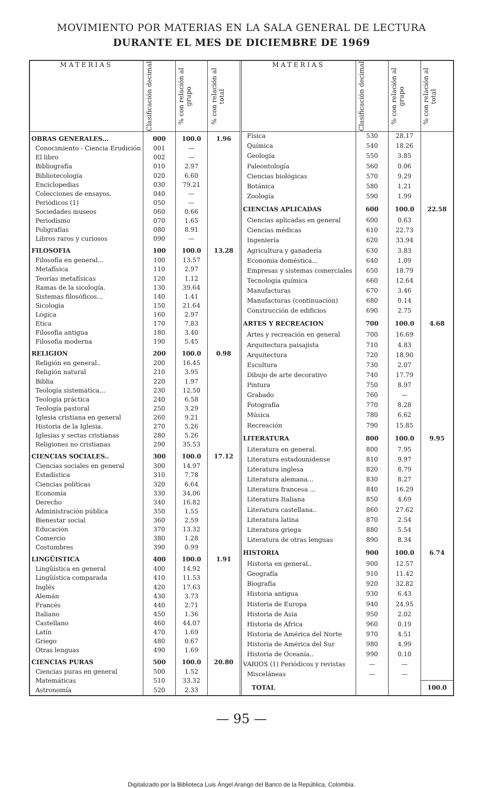MOVIMIENTO POR MATERIAS EN LA SALA GENERAL DE LECTURA
DURANTE EL MES DE DICIEMBRE DE 1969
| MATERIAS | Clasificación decimal | % con relación al grupo | % con relación al total |
| --- | --- | --- | --- |
| OBRAS GENERALES... | 000 | 100.0 | 1.96 |
| Conocimiento - Ciencia Erudición | 001 | — | |
| El libro | 002 | — | |
| Bibliografía | 010 | 2.97 | |
| Bibliotecología | 020 | 6.60 | |
| Enciclopedias | 030 | 79.21 | |
| Colecciones de ensayos. | 040 | — | |
| Periódicos (1) | 050 | — | |
| Sociedades museos | 060 | 0.66 | |
| Periodismo | 070 | 1.65 | |
| Poligrafías | 080 | 8.91 | |
| Libros raros y curiosos | 090 | — | |
| FILOSOFIA | 100 | 100.0 | 13.28 |
| Filosofía en general... | 100 | 13.57 | |
| Metafísica | 110 | 2.97 | |
| Teorías metafísicas | 120 | 1.12 | |
| Ramas de la sicología. | 130 | 39.64 | |
| Sistemas filosóficos... | 140 | 1.41 | |
| Sicología | 150 | 21.64 | |
| Lógica | 160 | 2.97 | |
| Etica | 170 | 7.83 | |
| Filosofía antigua | 180 | 3.40 | |
| Filosofía moderna | 190 | 5.45 | |
| RELIGION | 200 | 100.0 | 0.98 |
| Religión en general.. | 200 | 16.45 | |
| Religión natural | 210 | 3.95 | |
| Biblia | 220 | 1.97 | |
| Teología sistemática... | 230 | 12.50 | |
| Teología práctica | 240 | 6.58 | |
| Teología pastoral | 250 | 3.29 | |
| Iglesia cristiana en general | 260 | 9.21 | |
| Historia de la Iglesia. | 270 | 5.26 | |
| Iglesias y sectas cristianas | 280 | 5.26 | |
| Religiones no cristianas | 290 | 35.53 | |
| CIENCIAS SOCIALES.. | 300 | 100.0 | 17.12 |
| Ciencias sociales en general | 300 | 14.97 | |
| Estadística | 310 | 7.78 | |
| Ciencias políticas | 320 | 6.64 | |
| Economía | 330 | 34.06 | |
| Derecho | 340 | 16.82 | |
| Administración pública | 350 | 1.55 | |
| Bienestar social | 360 | 2.59 | |
| Educación | 370 | 13.32 | |
| Comercio | 380 | 1.28 | |
| Costumbres | 390 | 0.99 | |
| LINGÜISTICA | 400 | 100.0 | 1.91 |
| Lingüística en general | 400 | 14.92 | |
| Lingüística comparada | 410 | 11.53 | |
| Inglés | 420 | 17.63 | |
| Alemán | 430 | 3.73 | |
| Francés | 440 | 2.71 | |
| Italiano | 450 | 1.36 | |
| Castellano | 460 | 44.07 | |
| Latín | 470 | 1.69 | |
| Griego | 480 | 0.67 | |
| Otras lenguas | 490 | 1.69 | |
| CIENCIAS PURAS | 500 | 100.0 | 20.80 |
| Ciencias puras en general | 500 | 1.52 | |
| Matemáticas | 510 | 33.32 | |
| Astronomía | 520 | 2.33 | |
| MATERIAS | Clasificación decimal | % con relación al grupo | % con relación al total |
| --- | --- | --- | --- |
| Física | 530 | 28.17 | |
| Química | 540 | 18.26 | |
| Geología | 550 | 3.85 | |
| Paleontología | 560 | 0.06 | |
| Ciencias biológicas | 570 | 9.29 | |
| Botánica | 580 | 1.21 | |
| Zoología | 590 | 1.99 | |
| CIENCIAS APLICADAS | 600 | 100.0 | 22.58 |
| Ciencias aplicadas en general | 600 | 0.63 | |
| Ciencias médicas | 610 | 22.73 | |
| Ingeniería | 620 | 33.94 | |
| Agricultura y ganadería | 630 | 3.83 | |
| Economía doméstica... | 640 | 1.09 | |
| Empresas y sistemas comerciales | 650 | 18.79 | |
| Tecnología química | 660 | 12.64 | |
| Manufacturas | 670 | 3.46 | |
| Manufacturas (continuación) | 680 | 0.14 | |
| Construcción de edificios | 690 | 2.75 | |
| ARTES Y RECREACION | 700 | 100.0 | 4.68 |
| Artes y recreación en general | 700 | 16.69 | |
| Arquitectura paisajista | 710 | 4.83 | |
| Arquitectura | 720 | 18.90 | |
| Escultura | 730 | 2.07 | |
| Dibujo de arte decorativo | 740 | 17.79 | |
| Pintura | 750 | 8.97 | |
| Grabado | 760 | — | |
| Fotografía | 770 | 8.28 | |
| Música | 780 | 6.62 | |
| Recreación | 790 | 15.85 | |
| LITERATURA | 800 | 100.0 | 9.95 |
| Literatura en general. | 800 | 7.95 | |
| Literatura estadounidense | 810 | 9.97 | |
| Literatura inglesa | 820 | 8.79 | |
| Literatura alemana... | 830 | 8.27 | |
| Literatura francesa ... | 840 | 16.29 | |
| Literatura Italiana | 850 | 4.69 | |
| Literatura castellana.. | 860 | 27.62 | |
| Literatura latina | 870 | 2.54 | |
| Literatura griega | 880 | 5.54 | |
| Literatura de otras lenguas | 890 | 8.34 | |
| HISTORIA | 900 | 100.0 | 6.74 |
| Historia en general.. | 900 | 12.57 | |
| Geografía | 910 | 11.42 | |
| Biografía | 920 | 32.82 | |
| Historia antigua | 930 | 6.43 | |
| Historia de Europa | 940 | 24.95 | |
| Historia de Asia | 950 | 2.02 | |
| Historia de Africa | 960 | 0.19 | |
| Historia de América del Norte | 970 | 4.51 | |
| Historia de América del Sur | 980 | 4.99 | |
| Historia de Oceanía.. | 990 | 0.10 | |
| VARIOS (1) Periódicos y revistas | — | — | |
| Misceláneas | — | — | |
| TOTAL | | | 100.0 |
— 95 —
Digitalizado por la Biblioteca Luis Ángel Arango del Banco de la República, Colombia.